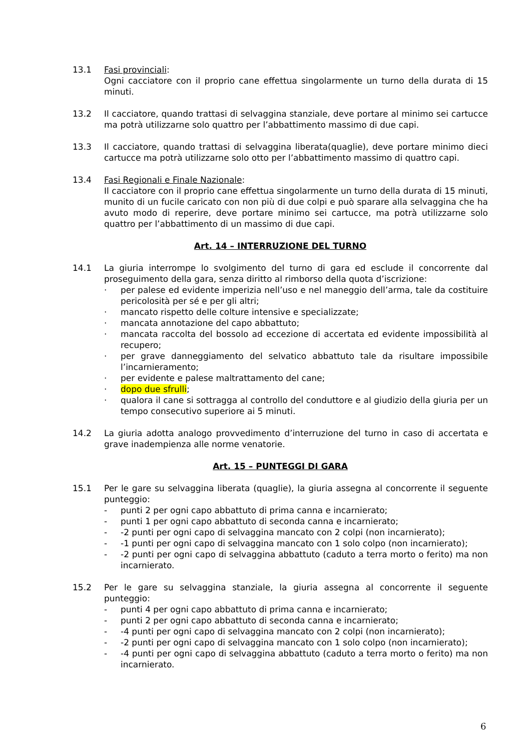13.1 Fasi provinciali:
Ogni cacciatore con il proprio cane effettua singolarmente un turno della durata di 15 minuti.
13.2 Il cacciatore, quando trattasi di selvaggina stanziale, deve portare al minimo sei cartucce ma potrà utilizzarne solo quattro per l’abbattimento massimo di due capi.
13.3 Il cacciatore, quando trattasi di selvaggina liberata(quaglie), deve portare minimo dieci cartucce ma potrà utilizzarne solo otto per l’abbattimento massimo di quattro capi.
13.4 Fasi Regionali e Finale Nazionale:
Il cacciatore con il proprio cane effettua singolarmente un turno della durata di 15 minuti, munito di un fucile caricato con non più di due colpi e può sparare alla selvaggina che ha avuto modo di reperire, deve portare minimo sei cartucce, ma potrà utilizzarne solo quattro per l’abbattimento di un massimo di due capi.
Art. 14 – INTERRUZIONE DEL TURNO
14.1 La giuria interrompe lo svolgimento del turno di gara ed esclude il concorrente dal proseguimento della gara, senza diritto al rimborso della quota d’iscrizione:
· per palese ed evidente imperizia nell’uso e nel maneggio dell’arma, tale da costituire pericolosità per sé e per gli altri;
· mancato rispetto delle colture intensive e specializzate;
· mancata annotazione del capo abbattuto;
· mancata raccolta del bossolo ad eccezione di accertata ed evidente impossibilità al recupero;
· per grave danneggiamento del selvatico abbattuto tale da risultare impossibile l’incarnieramento;
· per evidente e palese maltrattamento del cane;
· dopo due sfrulli;
· qualora il cane si sottragga al controllo del conduttore e al giudizio della giuria per un tempo consecutivo superiore ai 5 minuti.
14.2 La giuria adotta analogo provvedimento d’interruzione del turno in caso di accertata e grave inadempienza alle norme venatorie.
Art. 15 – PUNTEGGI DI GARA
15.1 Per le gare su selvaggina liberata (quaglie), la giuria assegna al concorrente il seguente punteggio:
- punti 2 per ogni capo abbattuto di prima canna e incarnierato;
- punti 1 per ogni capo abbattuto di seconda canna e incarnierato;
- -2 punti per ogni capo di selvaggina mancato con 2 colpi (non incarnierato);
- -1 punti per ogni capo di selvaggina mancato con 1 solo colpo (non incarnierato);
- -2 punti per ogni capo di selvaggina abbattuto (caduto a terra morto o ferito) ma non incarnierato.
15.2 Per le gare su selvaggina stanziale, la giuria assegna al concorrente il seguente punteggio:
- punti 4 per ogni capo abbattuto di prima canna e incarnierato;
- punti 2 per ogni capo abbattuto di seconda canna e incarnierato;
- -4 punti per ogni capo di selvaggina mancato con 2 colpi (non incarnierato);
- -2 punti per ogni capo di selvaggina mancato con 1 solo colpo (non incarnierato);
- -4 punti per ogni capo di selvaggina abbattuto (caduto a terra morto o ferito) ma non incarnierato.
6